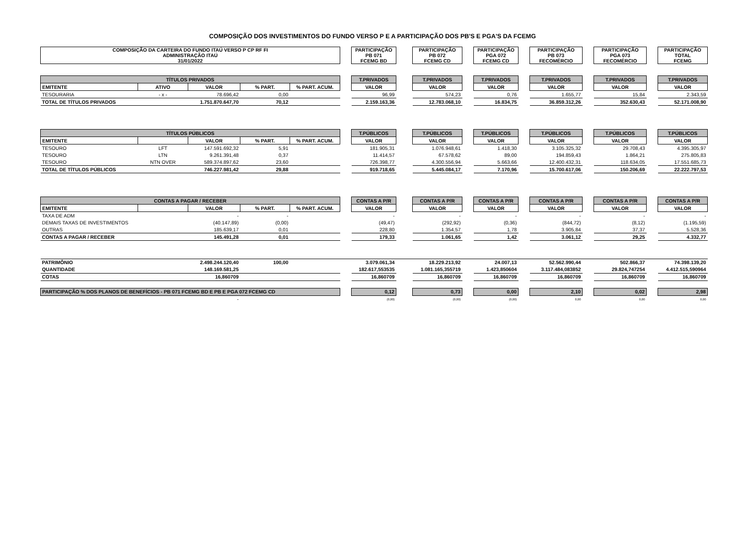COMPOSIÇÃO DOS INVESTIMENTOS DO FUNDO VERSO P E A PARTICIPAÇÃO DOS PB'S E PGA'S DA FCEMG
| COMPOSIÇÃO DA CARTEIRA DO FUNDO ITAÚ VERSO P CP RF FI ADMINISTRAÇÃO ITAÚ 31/01/2022 | | | | | | PARTICIPAÇÃO PB 071 FCEMG BD | | PARTICIPAÇÃO PB 072 FCEMG CD | | PARTICIPAÇÃO PGA 072 FCEMG CD | | PARTICIPAÇÃO PB 073 FECOMÉRCIO | | PARTICIPAÇÃO PGA 073 FECOMÉRCIO | | PARTICIPAÇÃO TOTAL FCEMG |
| TÍTULOS PRIVADOS | | | | | | T.PRIVADOS | | T.PRIVADOS | | T.PRIVADOS | | T.PRIVADOS | | T.PRIVADOS | | T.PRIVADOS |
| EMITENTE | ATIVO | VALOR | % PART. | % PART. ACUM. | | VALOR | | VALOR | | VALOR | | VALOR | | VALOR | | VALOR |
| TESOURARIA | - x - | 78.696,42 | 0,00 | | | 96,99 | | 574,23 | | 0,76 | | 1.655,77 | | 15,84 | | 2.343,59 |
| TOTAL DE TÍTULOS PRIVADOS | | 1.751.870.647,70 | 70,12 | | | 2.159.163,36 | | 12.783.068,10 | | 16.834,75 | | 36.859.312,26 | | 352.630,43 | | 52.171.008,90 |
| TÍTULOS PÚBLICOS | | | | | | T.PÚBLICOS | | T.PÚBLICOS | | T.PÚBLICOS | | T.PÚBLICOS | | T.PÚBLICOS | | T.PÚBLICOS |
| EMITENTE | | VALOR | % PART. | % PART. ACUM. | | VALOR | | VALOR | | VALOR | | VALOR | | VALOR | | VALOR |
| TESOURO | LFT | 147.591.692,32 | 5,91 | | | 181.905,31 | | 1.076.948,61 | | 1.418,30 | | 3.105.325,32 | | 29.708,43 | | 4.395.305,97 |
| TESOURO | LTN | 9.261.391,48 | 0,37 | | | 11.414,57 | | 67.578,62 | | 89,00 | | 194.859,43 | | 1.864,21 | | 275.805,83 |
| TESOURO | NTN OVER | 589.374.897,62 | 23,60 | | | 726.398,77 | | 4.300.556,94 | | 5.663,66 | | 12.400.432,31 | | 118.634,05 | | 17.551.685,73 |
| TOTAL DE TÍTULOS PÚBLICOS | | 746.227.981,42 | 29,88 | | | 919.718,65 | | 5.445.084,17 | | 7.170,96 | | 15.700.617,06 | | 150.206,69 | | 22.222.797,53 |
| CONTAS A PAGAR / RECEBER | | | | | | CONTAS A P/R | | CONTAS A P/R | | CONTAS A P/R | | CONTAS A P/R | | CONTAS A P/R | | CONTAS A P/R |
| EMITENTE | | VALOR | % PART. | % PART. ACUM. | | VALOR | | VALOR | | VALOR | | VALOR | | VALOR | | VALOR |
| TAXA DE ADM | | - | - | | | - | | - | | - | | - | | - | | - |
| DEMAIS TAXAS DE INVESTIMENTOS | | (40.147,89) | (0,00) | | | (49,47) | | (292,92) | | (0,36) | | (844,72) | | (8,12) | | (1.195,59) |
| OUTRAS | | 185.639,17 | 0,01 | | | 228,80 | | 1.354,57 | | 1,78 | | 3.905,84 | | 37,37 | | 5.528,36 |
| CONTAS A PAGAR / RECEBER | | 145.491,28 | 0,01 | | | 179,33 | | 1.061,65 | | 1,42 | | 3.061,12 | | 29,25 | | 4.332,77 |
| PATRIMÔNIO | | 2.498.244.120,40 | 100,00 | | | 3.079.061,34 | | 18.229.213,92 | | 24.007,13 | | 52.562.990,44 | | 502.866,37 | | 74.398.139,20 |
| QUANTIDADE | | 148.169.581,25 | | | | 182.617,553535 | | 1.081.165,355719 | | 1.423,850604 | | 3.117.484,083852 | | 29.824,747254 | | 4.412.515,590964 |
| COTAS | | 16,860709 | | | | 16,860709 | | 16,860709 | | 16,860709 | | 16,860709 | | 16,860709 | | 16,860709 |
| PARTICIPAÇÃO % DOS PLANOS DE BENEFÍCIOS - PB 071 FCEMG BD E PB E PGA 072 FCEMG CD | | | | | | 0,12 | | 0,73 | | 0,00 | | 2,10 | | 0,02 | | 2,98 |
| | | - | | | | (0,00) | | (0,00) | | (0,00) | | 0,00 | | 0,00 | | 0,00 |